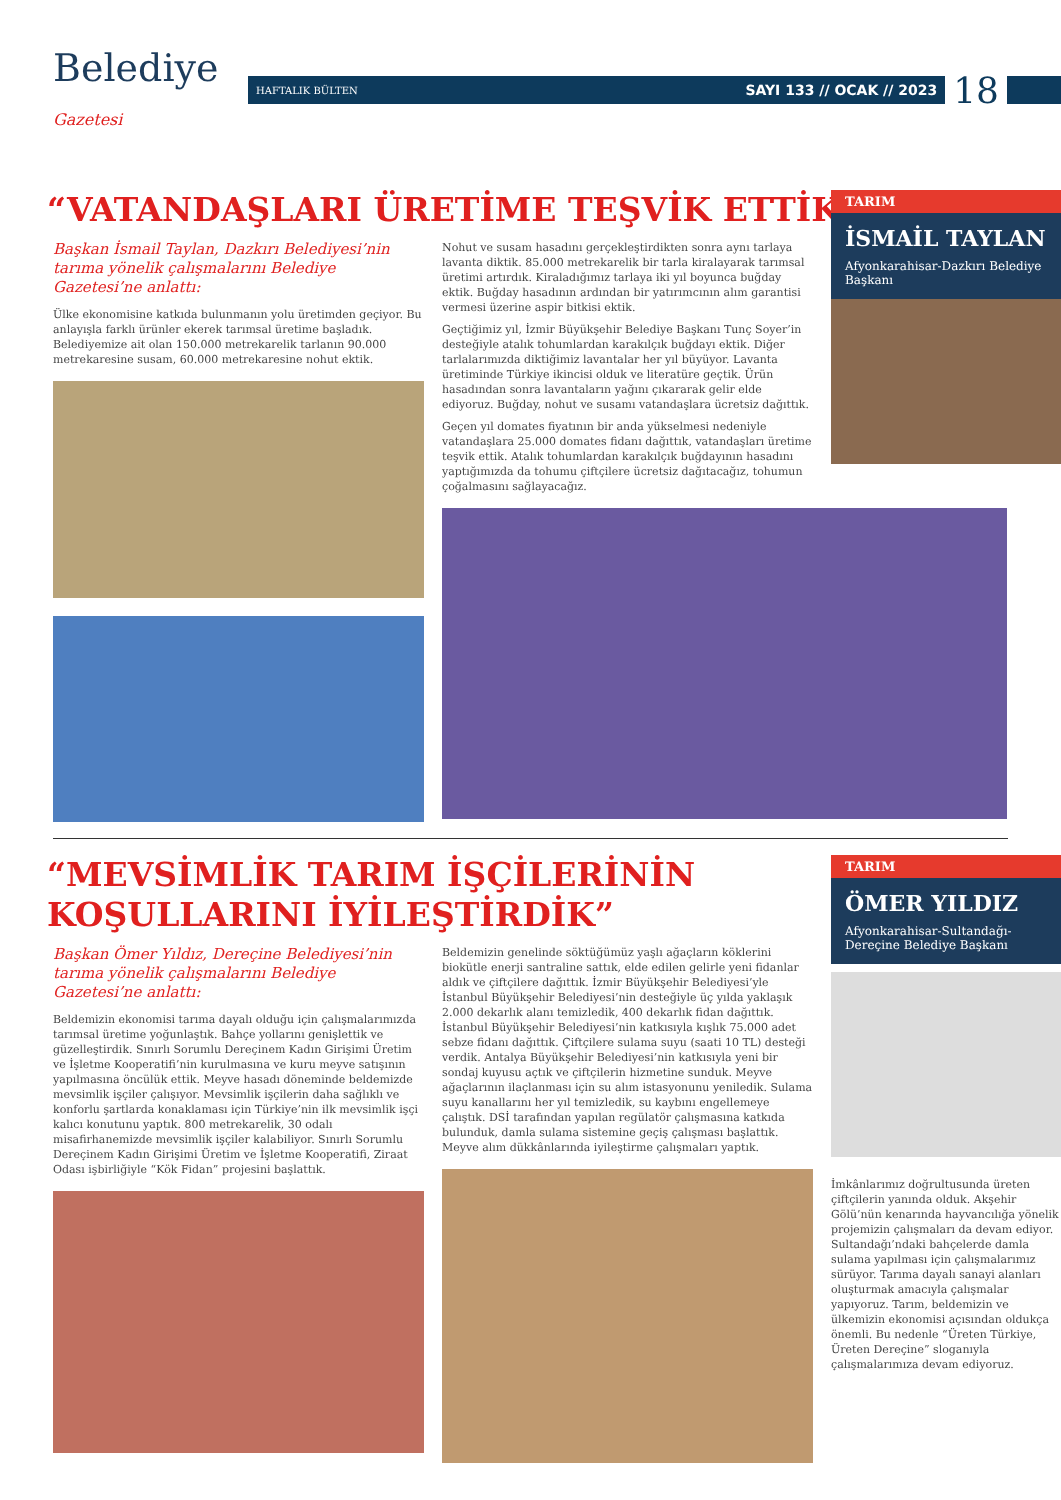Belediye Gazetesi
HAFTALIK BÜLTEN SAYI 133 // OCAK // 2023
18
TARIM
İSMAİL TAYLAN
Afyonkarahisar-Dazkırı Belediye Başkanı
“VATANDAŞLARI ÜRETİME TEŞVİK ETTİK”
Başkan İsmail Taylan, Dazkırı Belediyesi’nin tarıma yönelik çalışmalarını Belediye Gazetesi’ne anlattı:
Ülke ekonomisine katkıda bulunmanın yolu üretimden geçiyor. Bu anlayışla farklı ürünler ekerek tarımsal üretime başladık. Belediyemize ait olan 150.000 metrekarelik tarlanın 90.000 metrekaresine susam, 60.000 metrekaresine nohut ektik.
Nohut ve susam hasadını gerçekleştirdikten sonra aynı tarlaya lavanta diktik. 85.000 metrekarelik bir tarla kiralayarak tarımsal üretimi artırdık. Kiraladığımız tarlaya iki yıl boyunca buğday ektik. Buğday hasadının ardından bir yatırımcının alım garantisi vermesi üzerine aspir bitkisi ektik.
Geçtiğimiz yıl, İzmir Büyükşehir Belediye Başkanı Tunç Soyer’in desteğiyle atalık tohumlardan karakılçık buğdayı ektik. Diğer tarlalarımızda diktiğimiz lavantalar her yıl büyüyor. Lavanta üretiminde Türkiye ikincisi olduk ve literatüre geçtik. Ürün hasadından sonra lavantaların yağını çıkararak gelir elde ediyoruz. Buğday, nohut ve susamı vatandaşlara ücretsiz dağıttık.
Geçen yıl domates fiyatının bir anda yükselmesi nedeniyle vatandaşlara 25.000 domates fidanı dağıttık, vatandaşları üretime teşvik ettik. Atalık tohumlardan karakılçık buğdayının hasadını yaptığımızda da tohumu çiftçilere ücretsiz dağıtacağız, tohumun çoğalmasını sağlayacağız.
TARIM
ÖMER YILDIZ
Afyonkarahisar-Sultandağı-Dereçine Belediye Başkanı
İmkânlarımız doğrultusunda üreten çiftçilerin yanında olduk. Akşehir Gölü’nün kenarında hayvancılığa yönelik projemizin çalışmaları da devam ediyor. Sultandağı’ndaki bahçelerde damla sulama yapılması için çalışmalarımız sürüyor. Tarıma dayalı sanayi alanları oluşturmak amacıyla çalışmalar yapıyoruz. Tarım, beldemizin ve ülkemizin ekonomisi açısından oldukça önemli. Bu nedenle “Üreten Türkiye, Üreten Dereçine” sloganıyla çalışmalarımıza devam ediyoruz.
“MEVSİMLİK TARIM İŞÇİLERİNİN
KOŞULLARINI İYİLEŞTİRDİK”
Başkan Ömer Yıldız, Dereçine Belediyesi’nin tarıma yönelik çalışmalarını Belediye Gazetesi’ne anlattı:
Beldemizin ekonomisi tarıma dayalı olduğu için çalışmalarımızda tarımsal üretime yoğunlaştık. Bahçe yollarını genişlettik ve güzelleştirdik. Sınırlı Sorumlu Dereçinem Kadın Girişimi Üretim ve İşletme Kooperatifi’nin kurulmasına ve kuru meyve satışının yapılmasına öncülük ettik. Meyve hasadı döneminde beldemizde mevsimlik işçiler çalışıyor. Mevsimlik işçilerin daha sağlıklı ve konforlu şartlarda konaklaması için Türkiye’nin ilk mevsimlik işçi kalıcı konutunu yaptık. 800 metrekarelik, 30 odalı misafirhanemizde mevsimlik işçiler kalabiliyor. Sınırlı Sorumlu Dereçinem Kadın Girişimi Üretim ve İşletme Kooperatifi, Ziraat Odası işbirliğiyle “Kök Fidan” projesini başlattık.
Beldemizin genelinde söktüğümüz yaşlı ağaçların köklerini biokütle enerji santraline sattık, elde edilen gelirle yeni fidanlar aldık ve çiftçilere dağıttık. İzmir Büyükşehir Belediyesi’yle İstanbul Büyükşehir Belediyesi’nin desteğiyle üç yılda yaklaşık 2.000 dekarlık alanı temizledik, 400 dekarlık fidan dağıttık. İstanbul Büyükşehir Belediyesi’nin katkısıyla kışlık 75.000 adet sebze fidanı dağıttık. Çiftçilere sulama suyu (saati 10 TL) desteği verdik. Antalya Büyükşehir Belediyesi’nin katkısıyla yeni bir sondaj kuyusu açtık ve çiftçilerin hizmetine sunduk. Meyve ağaçlarının ilaçlanması için su alım istasyonunu yeniledik. Sulama suyu kanallarını her yıl temizledik, su kaybını engellemeye çalıştık. DSİ tarafından yapılan regülatör çalışmasına katkıda bulunduk, damla sulama sistemine geçiş çalışması başlattık. Meyve alım dükkânlarında iyileştirme çalışmaları yaptık.